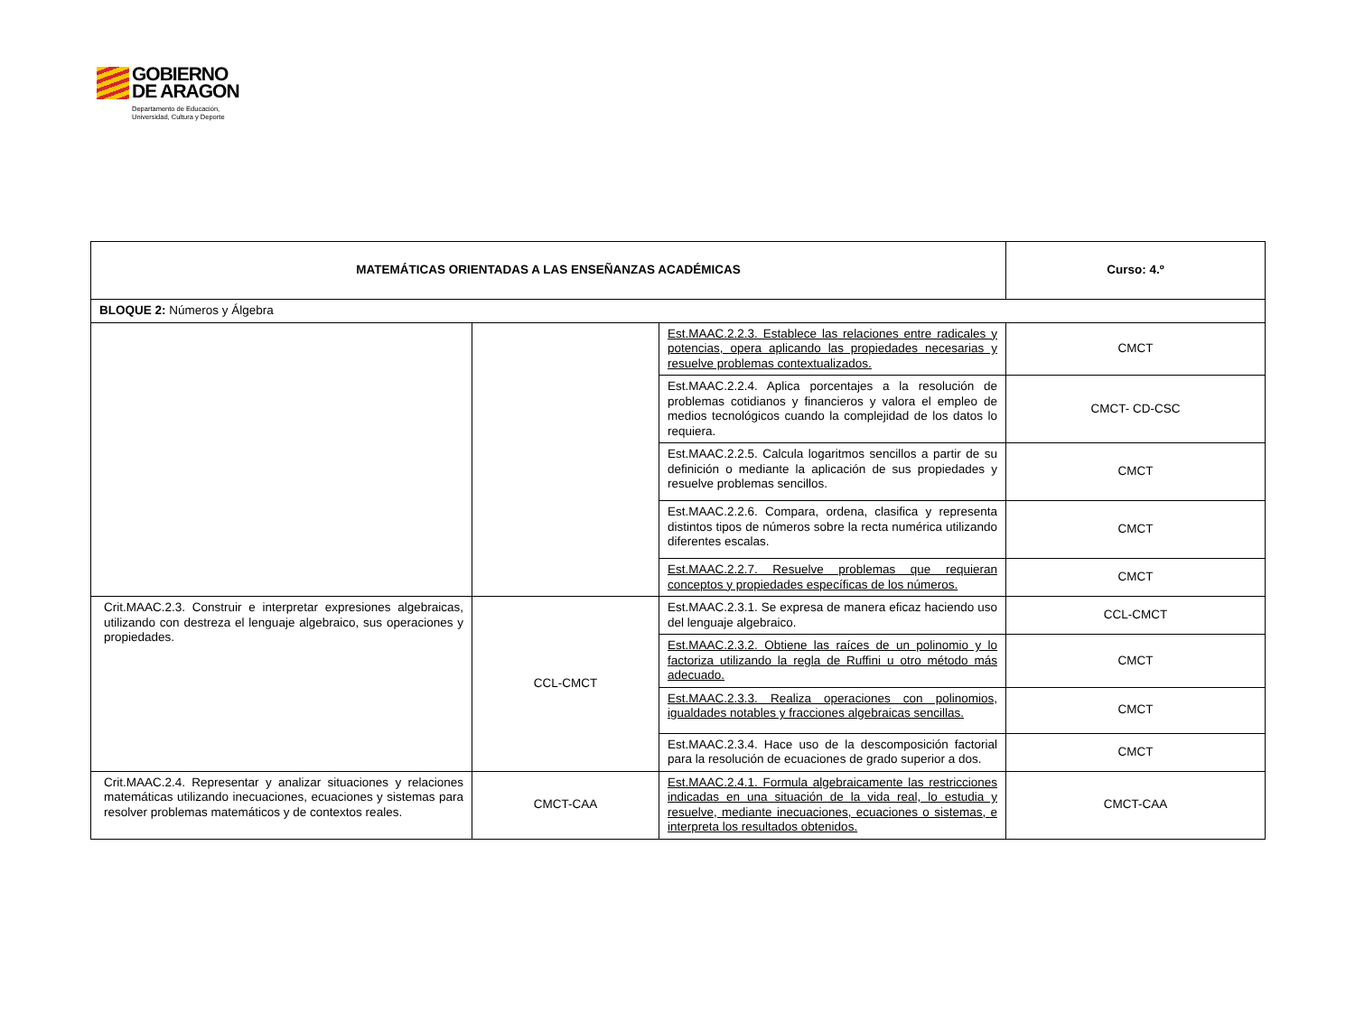GOBIERNO
DE ARAGON
Departamento de Educación,
Universidad, Cultura y Deporte
| MATEMÁTICAS ORIENTADAS A LAS ENSEÑANZAS ACADÉMICAS | | | Curso: 4.º |
| --- | --- | --- | --- |
| BLOQUE 2: Números y Álgebra | | | |
| | | Est.MAAC.2.2.3. Establece las relaciones entre radicales y potencias, opera aplicando las propiedades necesarias y resuelve problemas contextualizados. | CMCT |
| | | Est.MAAC.2.2.4. Aplica porcentajes a la resolución de problemas cotidianos y financieros y valora el empleo de medios tecnológicos cuando la complejidad de los datos lo requiera. | CMCT- CD-CSC |
| | | Est.MAAC.2.2.5. Calcula logaritmos sencillos a partir de su definición o mediante la aplicación de sus propiedades y resuelve problemas sencillos. | CMCT |
| | | Est.MAAC.2.2.6. Compara, ordena, clasifica y representa distintos tipos de números sobre la recta numérica utilizando diferentes escalas. | CMCT |
| | | Est.MAAC.2.2.7. Resuelve problemas que requieran conceptos y propiedades específicas de los números. | CMCT |
| Crit.MAAC.2.3. Construir e interpretar expresiones algebraicas, utilizando con destreza el lenguaje algebraico, sus operaciones y propiedades. | CCL-CMCT | Est.MAAC.2.3.1. Se expresa de manera eficaz haciendo uso del lenguaje algebraico. | CCL-CMCT |
| | | Est.MAAC.2.3.2. Obtiene las raíces de un polinomio y lo factoriza utilizando la regla de Ruffini u otro método más adecuado. | CMCT |
| | | Est.MAAC.2.3.3. Realiza operaciones con polinomios, igualdades notables y fracciones algebraicas sencillas. | CMCT |
| | | Est.MAAC.2.3.4. Hace uso de la descomposición factorial para la resolución de ecuaciones de grado superior a dos. | CMCT |
| Crit.MAAC.2.4. Representar y analizar situaciones y relaciones matemáticas utilizando inecuaciones, ecuaciones y sistemas para resolver problemas matemáticos y de contextos reales. | CMCT-CAA | Est.MAAC.2.4.1. Formula algebraicamente las restricciones indicadas en una situación de la vida real, lo estudia y resuelve, mediante inecuaciones, ecuaciones o sistemas, e interpreta los resultados obtenidos. | CMCT-CAA |